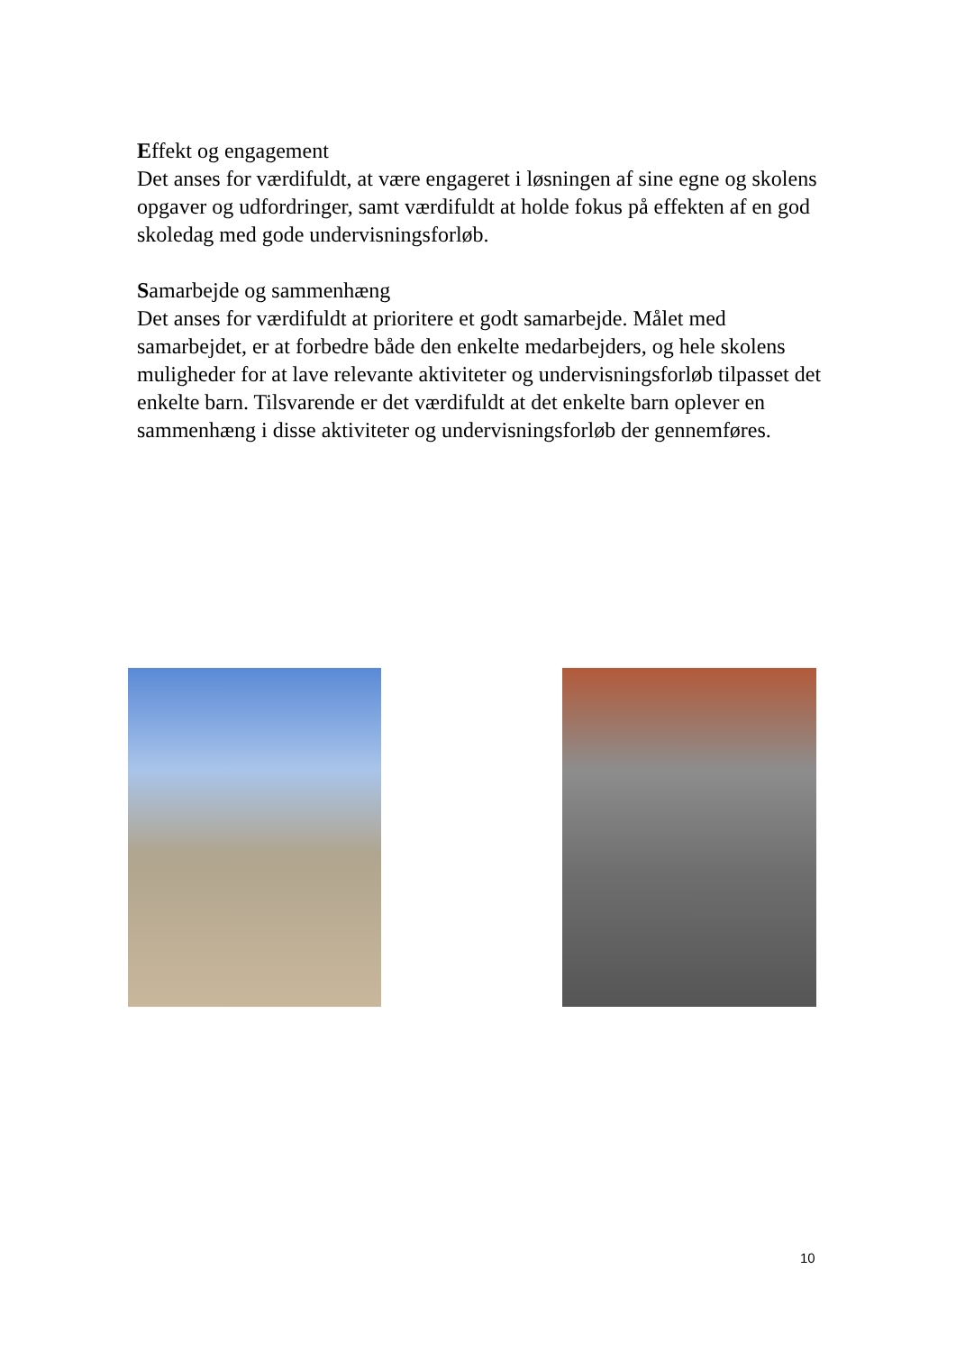Effekt og engagement
Det anses for værdifuldt, at være engageret i løsningen af sine egne og skolens opgaver og udfordringer, samt værdifuldt at holde fokus på effekten af en god skoledag med gode undervisningsforløb.
Samarbejde og sammenhæng
Det anses for værdifuldt at prioritere et godt samarbejde. Målet med samarbejdet, er at forbedre både den enkelte medarbejders, og hele skolens muligheder for at lave relevante aktiviteter og undervisningsforløb tilpasset det enkelte barn. Tilsvarende er det værdifuldt at det enkelte barn oplever en sammenhæng i disse aktiviteter og undervisningsforløb der gennemføres.
10